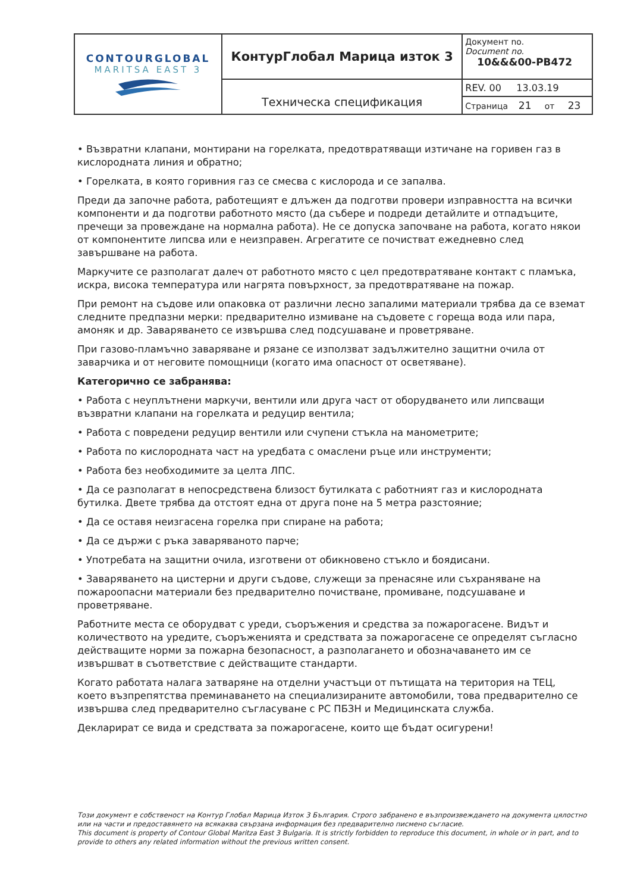| CONTOURGLOBAL MARITSA EAST 3 | КонтурГлобал Марица изток 3 | Документ no. Document no. 10&&&00-PB472 |
| | Техническа спецификация | REV. 00 13.03.19 |
| | | Страница 21 от 23 |
• Възвратни клапани, монтирани на горелката, предотвратяващи изтичане на горивен газ в кислородната линия и обратно;
• Горелката, в която горивния газ се смесва с кислорода и се запалва.
Преди да започне работа, работещият е длъжен да подготви провери изправността на всички компоненти и да подготви работното място (да събере и подреди детайлите и отпадъците, пречещи за провеждане на нормална работа). Не се допуска започване на работа, когато някои от компонентите липсва или е неизправен. Агрегатите се почистват ежедневно след завършване на работа.
Маркучите се разполагат далеч от работното място с цел предотвратяване контакт с пламъка, искра, висока температура или нагрята повърхност, за предотвратяване на пожар.
При ремонт на съдове или опаковка от различни лесно запалими материали трябва да се вземат следните предпазни мерки: предварително измиване на съдовете с гореща вода или пара, амоняк и др. Заваряването се извършва след подсушаване и проветряване.
При газово-пламъчно заваряване и рязане се използват задължително защитни очила от заварчика и от неговите помощници (когато има опасност от осветяване).
Категорично се забранява:
• Работа с неуплътнени маркучи, вентили или друга част от оборудването или липсващи възвратни клапани на горелката и редуцир вентила;
• Работа с повредени редуцир вентили или счупени стъкла на манометрите;
• Работа по кислородната част на уредбата с омаслени ръце или инструменти;
• Работа без необходимите за целта ЛПС.
• Да се разполагат в непосредствена близост бутилката с работният газ и кислородната бутилка. Двете трябва да отстоят една от друга поне на 5 метра разстояние;
• Да се оставя неизгасена горелка при спиране на работа;
• Да се държи с ръка заваряваното парче;
• Употребата на защитни очила, изготвени от обикновено стъкло и боядисани.
• Заваряването на цистерни и други съдове, служещи за пренасяне или съхраняване на пожароопасни материали без предварително почистване, промиване, подсушаване и проветряване.
Работните места се оборудват с уреди, съоръжения и средства за пожарогасене. Видът и количеството на уредите, съоръженията и средствата за пожарогасене се определят съгласно действащите норми за пожарна безопасност, а разполагането и обозначаването им се извършват в съответствие с действащите стандарти.
Когато работата налага затваряне на отделни участъци от пътищата на територия на ТЕЦ, което възпрепятства преминаването на специализираните автомобили, това предварително се извършва след предварително съгласуване с РС ПБЗН и Медицинската служба.
Декларират се вида и средствата за пожарогасене, които ще бъдат осигурени!
Този документ е собственост на Контур Глобал Марица Изток 3 България. Строго забранено е възпроизвеждането на документа цялостно или на части и предоставянето на всякаква свързана информация без предварително писмено съгласие.
This document is property of Contour Global Maritza East 3 Bulgaria. It is strictly forbidden to reproduce this document, in whole or in part, and to provide to others any related information without the previous written consent.